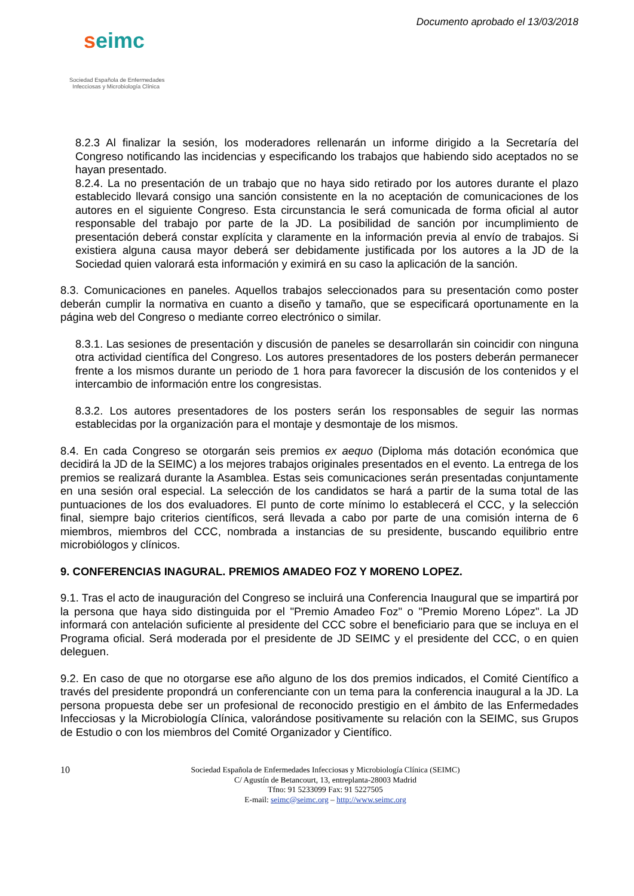seimc
Sociedad Española de Enfermedades
Infecciosas y Microbiología Clínica
Documento aprobado el 13/03/2018
8.2.3 Al finalizar la sesión, los moderadores rellenarán un informe dirigido a la Secretaría del Congreso notificando las incidencias y especificando los trabajos que habiendo sido aceptados no se hayan presentado.
8.2.4. La no presentación de un trabajo que no haya sido retirado por los autores durante el plazo establecido llevará consigo una sanción consistente en la no aceptación de comunicaciones de los autores en el siguiente Congreso. Esta circunstancia le será comunicada de forma oficial al autor responsable del trabajo por parte de la JD. La posibilidad de sanción por incumplimiento de presentación deberá constar explícita y claramente en la información previa al envío de trabajos. Si existiera alguna causa mayor deberá ser debidamente justificada por los autores a la JD de la Sociedad quien valorará esta información y eximirá en su caso la aplicación de la sanción.
8.3. Comunicaciones en paneles. Aquellos trabajos seleccionados para su presentación como poster deberán cumplir la normativa en cuanto a diseño y tamaño, que se especificará oportunamente en la página web del Congreso o mediante correo electrónico o similar.
8.3.1. Las sesiones de presentación y discusión de paneles se desarrollarán sin coincidir con ninguna otra actividad científica del Congreso. Los autores presentadores de los posters deberán permanecer frente a los mismos durante un periodo de 1 hora para favorecer la discusión de los contenidos y el intercambio de información entre los congresistas.
8.3.2. Los autores presentadores de los posters serán los responsables de seguir las normas establecidas por la organización para el montaje y desmontaje de los mismos.
8.4. En cada Congreso se otorgarán seis premios ex aequo (Diploma más dotación económica que decidirá la JD de la SEIMC) a los mejores trabajos originales presentados en el evento. La entrega de los premios se realizará durante la Asamblea. Estas seis comunicaciones serán presentadas conjuntamente en una sesión oral especial. La selección de los candidatos se hará a partir de la suma total de las puntuaciones de los dos evaluadores. El punto de corte mínimo lo establecerá el CCC, y la selección final, siempre bajo criterios científicos, será llevada a cabo por parte de una comisión interna de 6 miembros, miembros del CCC, nombrada a instancias de su presidente, buscando equilibrio entre microbiólogos y clínicos.
9. CONFERENCIAS INAGURAL. PREMIOS AMADEO FOZ Y MORENO LOPEZ.
9.1. Tras el acto de inauguración del Congreso se incluirá una Conferencia Inaugural que se impartirá por la persona que haya sido distinguida por el "Premio Amadeo Foz" o "Premio Moreno López". La JD informará con antelación suficiente al presidente del CCC sobre el beneficiario para que se incluya en el Programa oficial. Será moderada por el presidente de JD SEIMC y el presidente del CCC, o en quien deleguen.
9.2. En caso de que no otorgarse ese año alguno de los dos premios indicados, el Comité Científico a través del presidente propondrá un conferenciante con un tema para la conferencia inaugural a la JD. La persona propuesta debe ser un profesional de reconocido prestigio en el ámbito de las Enfermedades Infecciosas y la Microbiología Clínica, valorándose positivamente su relación con la SEIMC, sus Grupos de Estudio o con los miembros del Comité Organizador y Científico.
10
Sociedad Española de Enfermedades Infecciosas y Microbiología Clínica (SEIMC)
C/ Agustín de Betancourt, 13, entreplanta-28003 Madrid
Tfno: 91 5233099 Fax: 91 5227505
E-mail: seimc@seimc.org – http://www.seimc.org